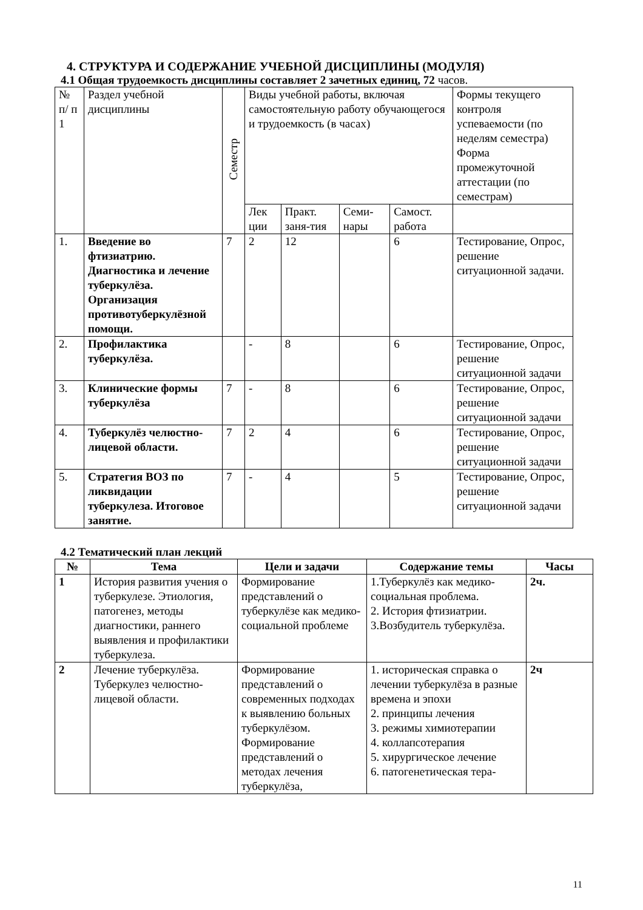4. СТРУКТУРА И СОДЕРЖАНИЕ УЧЕБНОЙ ДИСЦИПЛИНЫ (МОДУЛЯ)
4.1 Общая трудоемкость дисциплины составляет 2 зачетных единиц, 72 часов.
| № п/ п 1 | Раздел учебной дисциплины | Семестр | Виды учебной работы, включая самостоятельную работу обучающегося и трудоемкость (в часах) | | | | Формы текущего контроля успеваемости (по неделям семестра) Форма промежуточной аттестации (по семестрам) |
| | | | Лек ции | Практ. заня-тия | Семи-нары | Самост. работа | |
| 1. | Введение во фтизиатрию. Диагностика и лечение туберкулёза. Организация противотуберкулёзной помощи. | 7 | 2 | 12 | | 6 | Тестирование, Опрос, решение ситуационной задачи. |
| 2. | Профилактика туберкулёза. | | - | 8 | | 6 | Тестирование, Опрос, решение ситуационной задачи |
| 3. | Клинические формы туберкулёза | 7 | - | 8 | | 6 | Тестирование, Опрос, решение ситуационной задачи |
| 4. | Туберкулёз челюстно-лицевой области. | 7 | 2 | 4 | | 6 | Тестирование, Опрос, решение ситуационной задачи |
| 5. | Стратегия ВОЗ по ликвидации туберкулеза. Итоговое занятие. | 7 | - | 4 | | 5 | Тестирование, Опрос, решение ситуационной задачи |
4.2 Тематический план лекций
| № | Тема | Цели и задачи | Содержание темы | Часы |
| --- | --- | --- | --- | --- |
| 1 | История развития учения о туберкулезе. Этиология, патогенез, методы диагностики, раннего выявления и профилактики туберкулеза. | Формирование представлений о туберкулёзе как медико-социальной проблеме | 1.Туберкулёз как медико-социальная проблема. 2. История фтизиатрии. 3.Возбудитель туберкулёза. | 2ч. |
| 2 | Лечение туберкулёза. Туберкулез челюстно-лицевой области. | Формирование представлений о современных подходах к выявлению больных туберкулёзом. Формирование представлений о методах лечения туберкулёза, | 1. историческая справка о лечении туберкулёза в разные времена и эпохи 2. принципы лечения 3. режимы химиотерапии 4. коллапсотерапия 5. хирургическое лечение 6. патогенетическая тера- | 2ч |
11